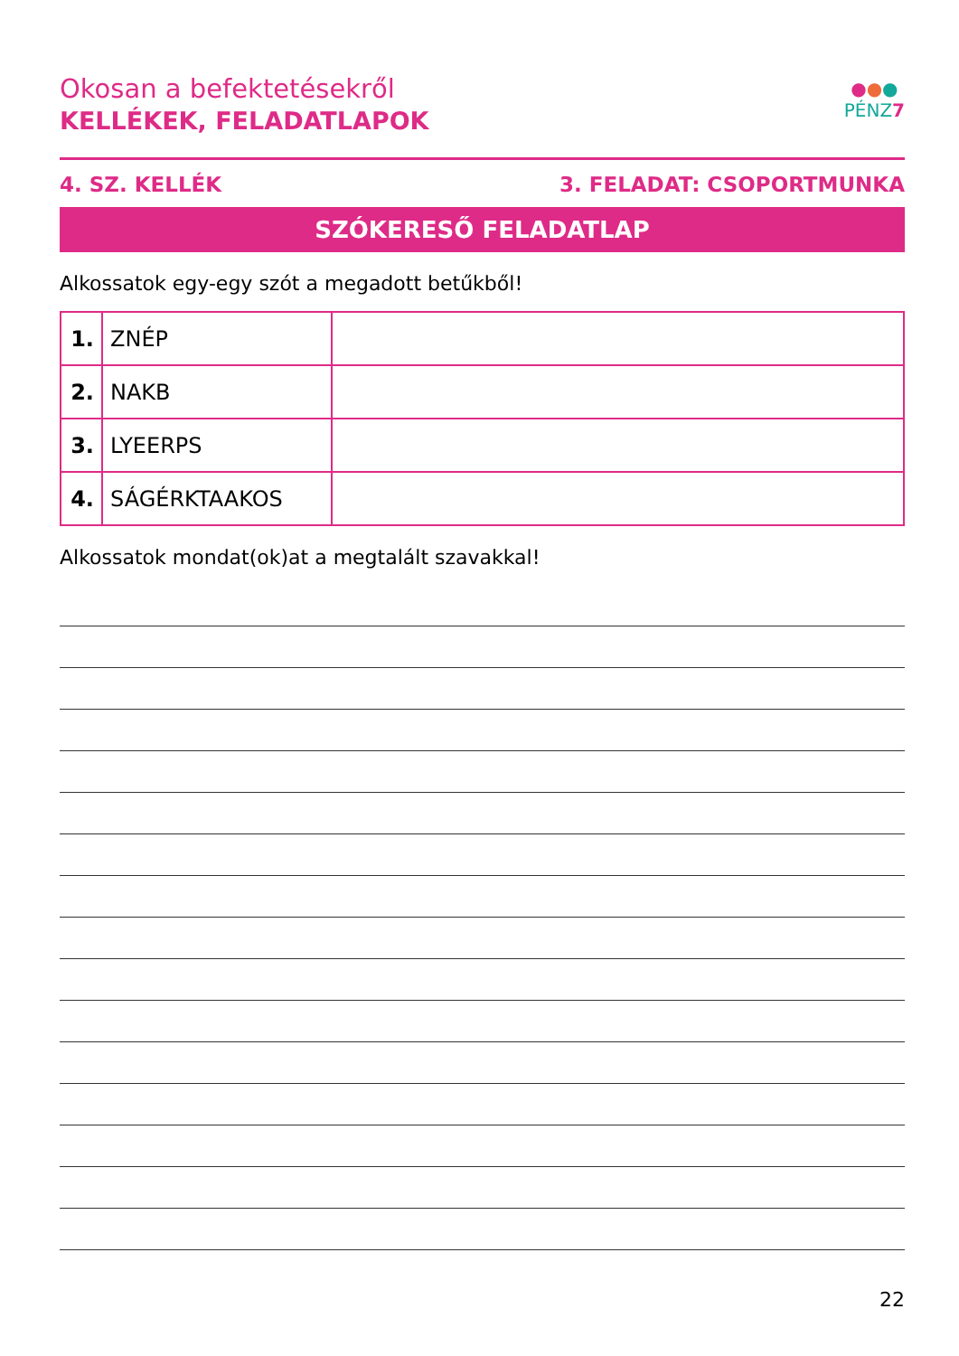●●●
PÉNZ7
Okosan a befektetésekről
KELLÉKEK, FELADATLAPOK
4. SZ. KELLÉK 3. FELADAT: CSOPORTMUNKA
SZÓKERESŐ FELADATLAP
Alkossatok egy-egy szót a megadott betűkből!
| 1. | ZNÉP | |
| 2. | NAKB | |
| 3. | LYEERPS | |
| 4. | SÁGÉRKTAAKOS | |
Alkossatok mondat(ok)at a megtalált szavakkal!
22